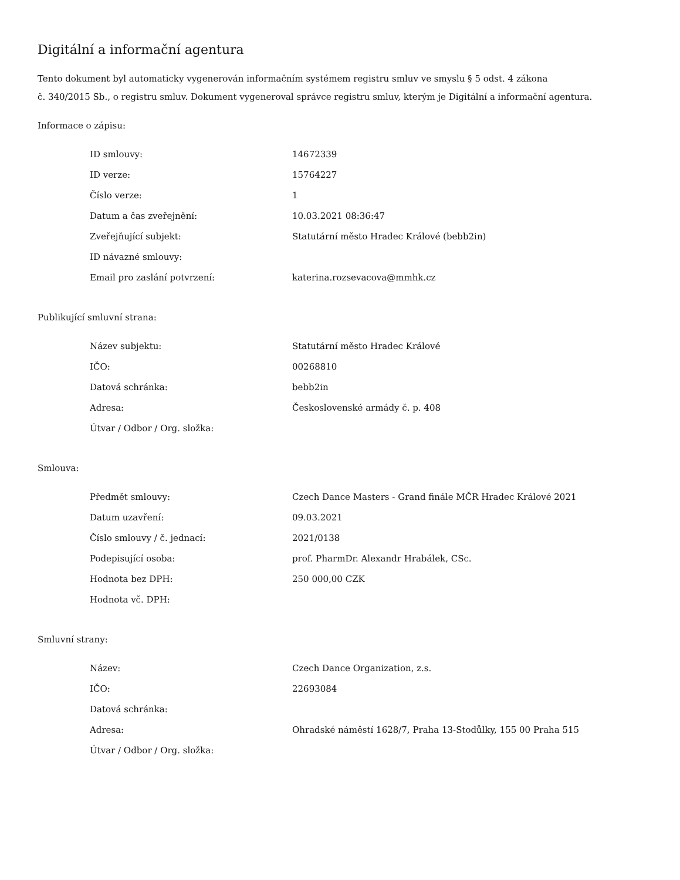Digitální a informační agentura
Tento dokument byl automaticky vygenerován informačním systémem registru smluv ve smyslu § 5 odst. 4 zákona
č. 340/2015 Sb., o registru smluv. Dokument vygeneroval správce registru smluv, kterým je Digitální a informační agentura.
Informace o zápisu:
| ID smlouvy: | 14672339 |
| ID verze: | 15764227 |
| Číslo verze: | 1 |
| Datum a čas zveřejnění: | 10.03.2021 08:36:47 |
| Zveřejňující subjekt: | Statutární město Hradec Králové (bebb2in) |
| ID návazné smlouvy: | |
| Email pro zaslání potvrzení: | katerina.rozsevacova@mmhk.cz |
Publikující smluvní strana:
| Název subjektu: | Statutární město Hradec Králové |
| IČO: | 00268810 |
| Datová schránka: | bebb2in |
| Adresa: | Československé armády č. p. 408 |
| Útvar / Odbor / Org. složka: | |
Smlouva:
| Předmět smlouvy: | Czech Dance Masters - Grand finále MČR Hradec Králové 2021 |
| Datum uzavření: | 09.03.2021 |
| Číslo smlouvy / č. jednací: | 2021/0138 |
| Podepisující osoba: | prof. PharmDr. Alexandr Hrabálek, CSc. |
| Hodnota bez DPH: | 250 000,00 CZK |
| Hodnota vč. DPH: | |
Smluvní strany:
| Název: | Czech Dance Organization, z.s. |
| IČO: | 22693084 |
| Datová schránka: | |
| Adresa: | Ohradské náměstí 1628/7, Praha 13-Stodůlky, 155 00 Praha 515 |
| Útvar / Odbor / Org. složka: | |